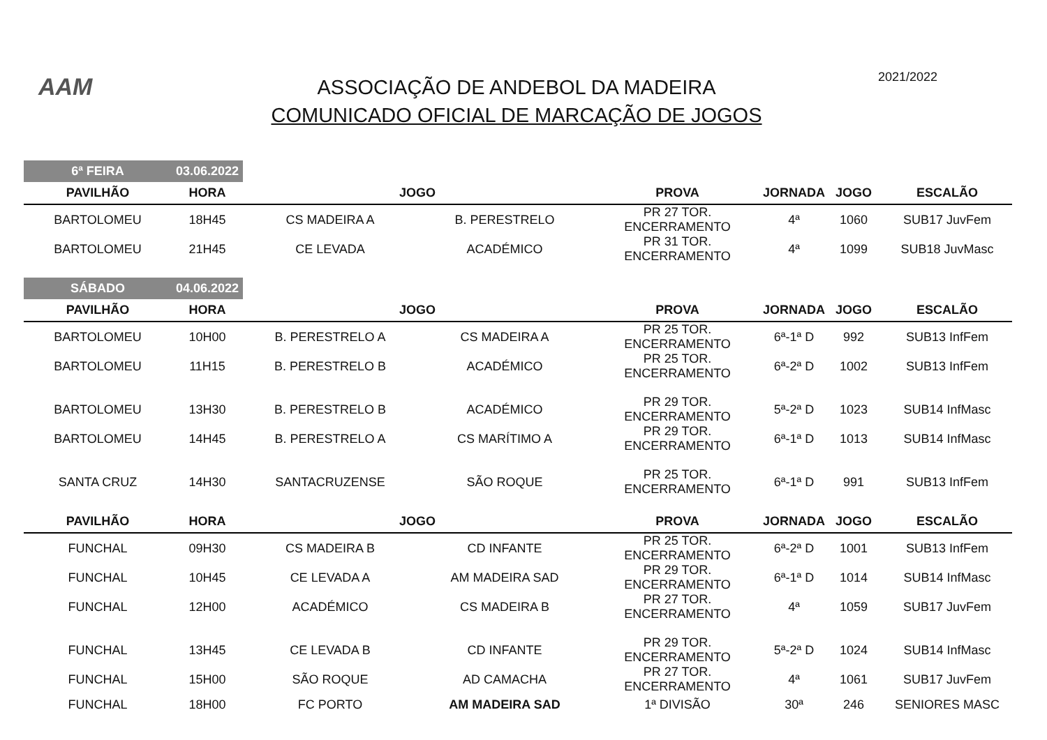AAM
ASSOCIAÇÃO DE ANDEBOL DA MADEIRA
COMUNICADO OFICIAL DE MARCAÇÃO DE JOGOS
2021/2022
| 6ª FEIRA | 03.06.2022 | | | | | | |
| PAVILHÃO | HORA | JOGO | | PROVA | JORNADA | JOGO | ESCALÃO |
| BARTOLOMEU | 18H45 | CS MADEIRA A | B. PERESTRELO | PR 27 TOR. ENCERRAMENTO | 4ª | 1060 | SUB17 JuvFem |
| BARTOLOMEU | 21H45 | CE LEVADA | ACADÉMICO | PR 31 TOR. ENCERRAMENTO | 4ª | 1099 | SUB18 JuvMasc |
| SÁBADO | 04.06.2022 | | | | | | |
| PAVILHÃO | HORA | JOGO | | PROVA | JORNADA | JOGO | ESCALÃO |
| BARTOLOMEU | 10H00 | B. PERESTRELO A | CS MADEIRA A | PR 25 TOR. ENCERRAMENTO | 6ª-1ª D | 992 | SUB13 InfFem |
| BARTOLOMEU | 11H15 | B. PERESTRELO B | ACADÉMICO | PR 25 TOR. ENCERRAMENTO | 6ª-2ª D | 1002 | SUB13 InfFem |
| BARTOLOMEU | 13H30 | B. PERESTRELO B | ACADÉMICO | PR 29 TOR. ENCERRAMENTO | 5ª-2ª D | 1023 | SUB14 InfMasc |
| BARTOLOMEU | 14H45 | B. PERESTRELO A | CS MARÍTIMO A | PR 29 TOR. ENCERRAMENTO | 6ª-1ª D | 1013 | SUB14 InfMasc |
| SANTA CRUZ | 14H30 | SANTACRUZENSE | SÃO ROQUE | PR 25 TOR. ENCERRAMENTO | 6ª-1ª D | 991 | SUB13 InfFem |
| PAVILHÃO | HORA | JOGO | | PROVA | JORNADA | JOGO | ESCALÃO |
| FUNCHAL | 09H30 | CS MADEIRA B | CD INFANTE | PR 25 TOR. ENCERRAMENTO | 6ª-2ª D | 1001 | SUB13 InfFem |
| FUNCHAL | 10H45 | CE LEVADA A | AM MADEIRA SAD | PR 29 TOR. ENCERRAMENTO | 6ª-1ª D | 1014 | SUB14 InfMasc |
| FUNCHAL | 12H00 | ACADÉMICO | CS MADEIRA B | PR 27 TOR. ENCERRAMENTO | 4ª | 1059 | SUB17 JuvFem |
| FUNCHAL | 13H45 | CE LEVADA B | CD INFANTE | PR 29 TOR. ENCERRAMENTO | 5ª-2ª D | 1024 | SUB14 InfMasc |
| FUNCHAL | 15H00 | SÃO ROQUE | AD CAMACHA | PR 27 TOR. ENCERRAMENTO | 4ª | 1061 | SUB17 JuvFem |
| FUNCHAL | 18H00 | FC PORTO | AM MADEIRA SAD | 1ª DIVISÃO | 30ª | 246 | SENIORES MASC |